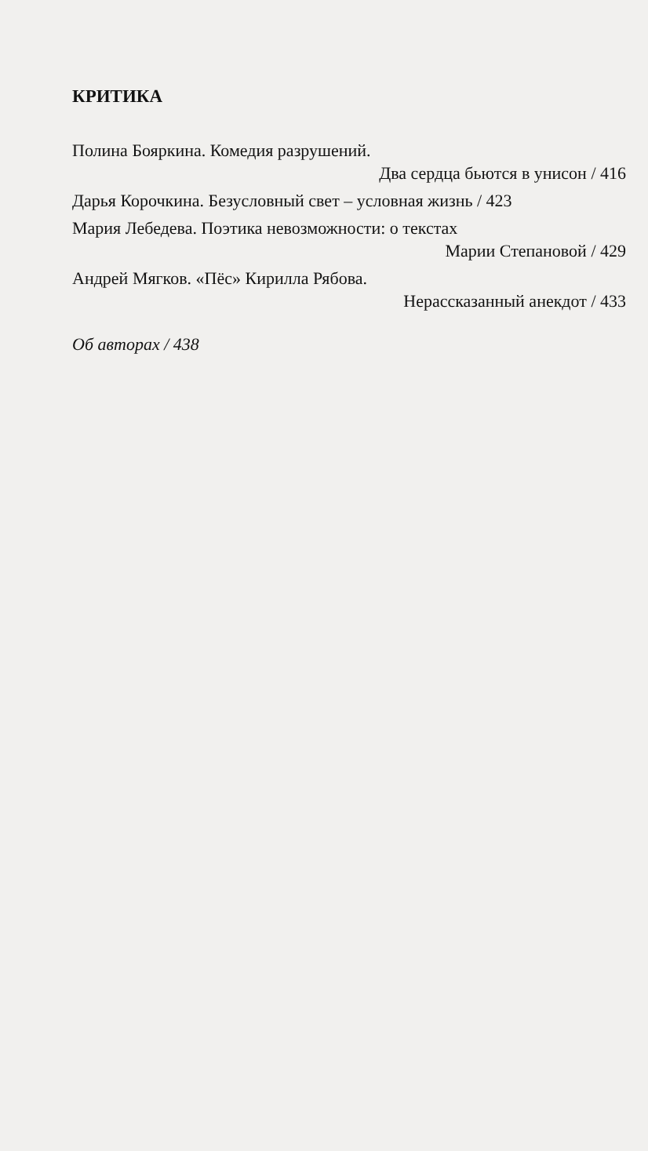КРИТИКА
Полина Бояркина. Комедия разрушений.
Два сердца бьются в унисон / 416
Дарья Корочкина. Безусловный свет – условная жизнь / 423
Мария Лебедева. Поэтика невозможности: о текстах
Марии Степановой / 429
Андрей Мягков. «Пёс» Кирилла Рябова.
Нерассказанный анекдот / 433
Об авторах / 438